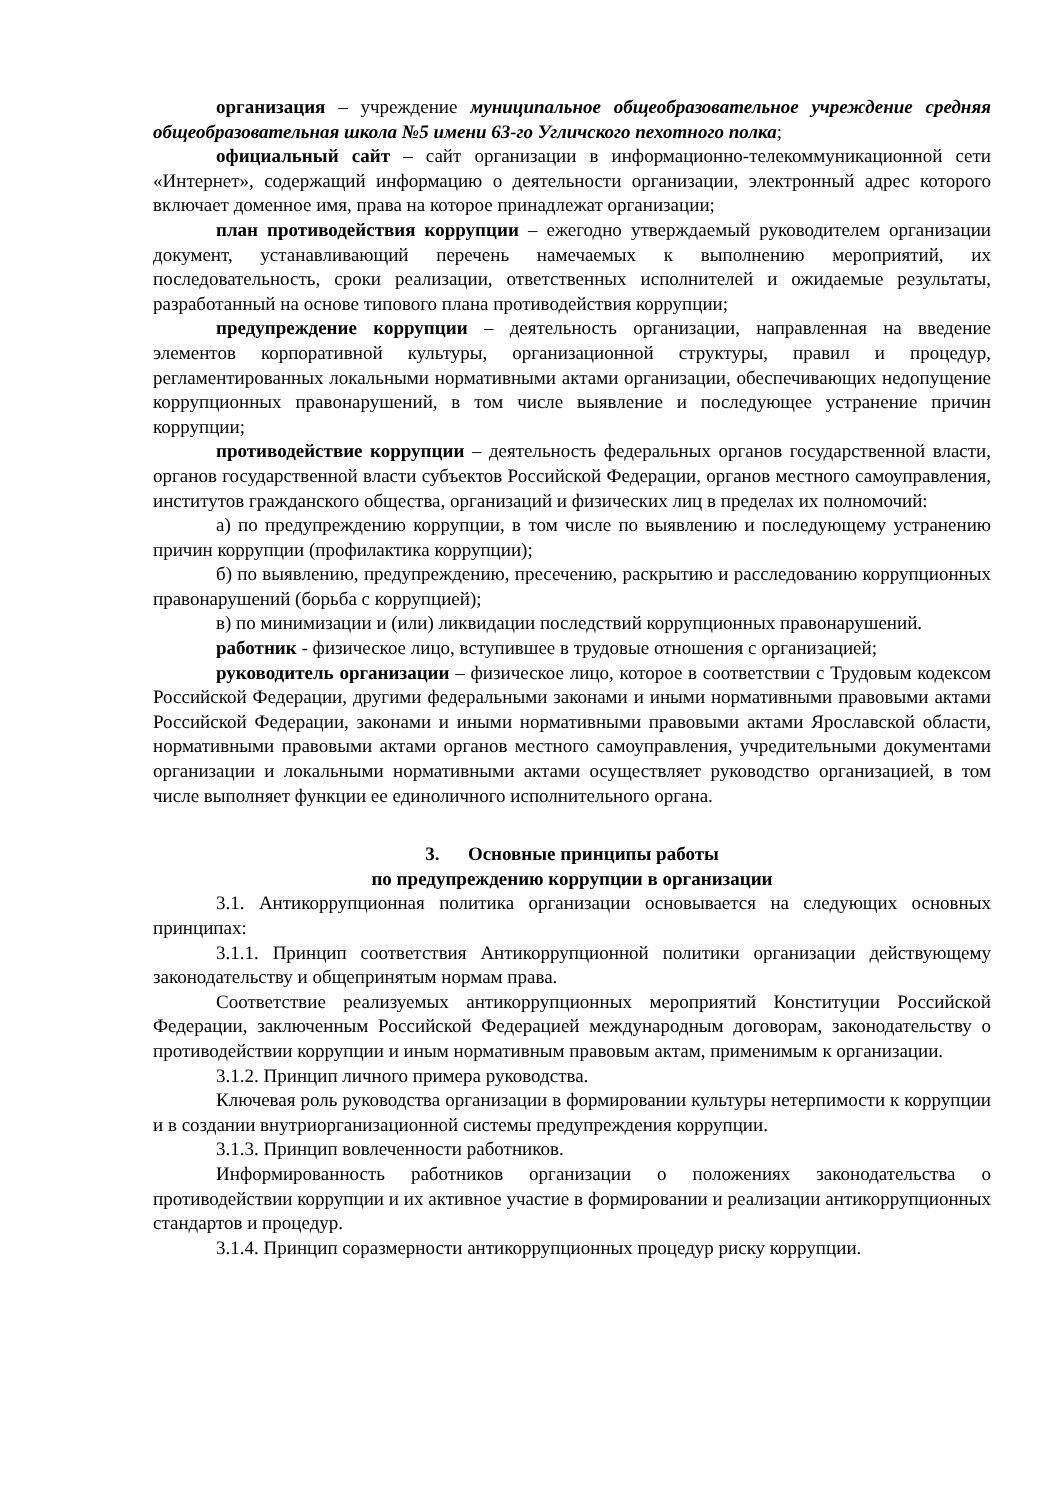организация – учреждение муниципальное общеобразовательное учреждение средняя общеобразовательная школа №5 имени 63-го Угличского пехотного полка;
официальный сайт – сайт организации в информационно-телекоммуникационной сети «Интернет», содержащий информацию о деятельности организации, электронный адрес которого включает доменное имя, права на которое принадлежат организации;
план противодействия коррупции – ежегодно утверждаемый руководителем организации документ, устанавливающий перечень намечаемых к выполнению мероприятий, их последовательность, сроки реализации, ответственных исполнителей и ожидаемые результаты, разработанный на основе типового плана противодействия коррупции;
предупреждение коррупции – деятельность организации, направленная на введение элементов корпоративной культуры, организационной структуры, правил и процедур, регламентированных локальными нормативными актами организации, обеспечивающих недопущение коррупционных правонарушений, в том числе выявление и последующее устранение причин коррупции;
противодействие коррупции – деятельность федеральных органов государственной власти, органов государственной власти субъектов Российской Федерации, органов местного самоуправления, институтов гражданского общества, организаций и физических лиц в пределах их полномочий:
а) по предупреждению коррупции, в том числе по выявлению и последующему устранению причин коррупции (профилактика коррупции);
б) по выявлению, предупреждению, пресечению, раскрытию и расследованию коррупционных правонарушений (борьба с коррупцией);
в) по минимизации и (или) ликвидации последствий коррупционных правонарушений.
работник - физическое лицо, вступившее в трудовые отношения с организацией;
руководитель организации – физическое лицо, которое в соответствии с Трудовым кодексом Российской Федерации, другими федеральными законами и иными нормативными правовыми актами Российской Федерации, законами и иными нормативными правовыми актами Ярославской области, нормативными правовыми актами органов местного самоуправления, учредительными документами организации и локальными нормативными актами осуществляет руководство организацией, в том числе выполняет функции ее единоличного исполнительного органа.
3. Основные принципы работы
по предупреждению коррупции в организации
3.1. Антикоррупционная политика организации основывается на следующих основных принципах:
3.1.1. Принцип соответствия Антикоррупционной политики организации действующему законодательству и общепринятым нормам права.
Соответствие реализуемых антикоррупционных мероприятий Конституции Российской Федерации, заключенным Российской Федерацией международным договорам, законодательству о противодействии коррупции и иным нормативным правовым актам, применимым к организации.
3.1.2. Принцип личного примера руководства.
Ключевая роль руководства организации в формировании культуры нетерпимости к коррупции и в создании внутриорганизационной системы предупреждения коррупции.
3.1.3. Принцип вовлеченности работников.
Информированность работников организации о положениях законодательства о противодействии коррупции и их активное участие в формировании и реализации антикоррупционных стандартов и процедур.
3.1.4. Принцип соразмерности антикоррупционных процедур риску коррупции.